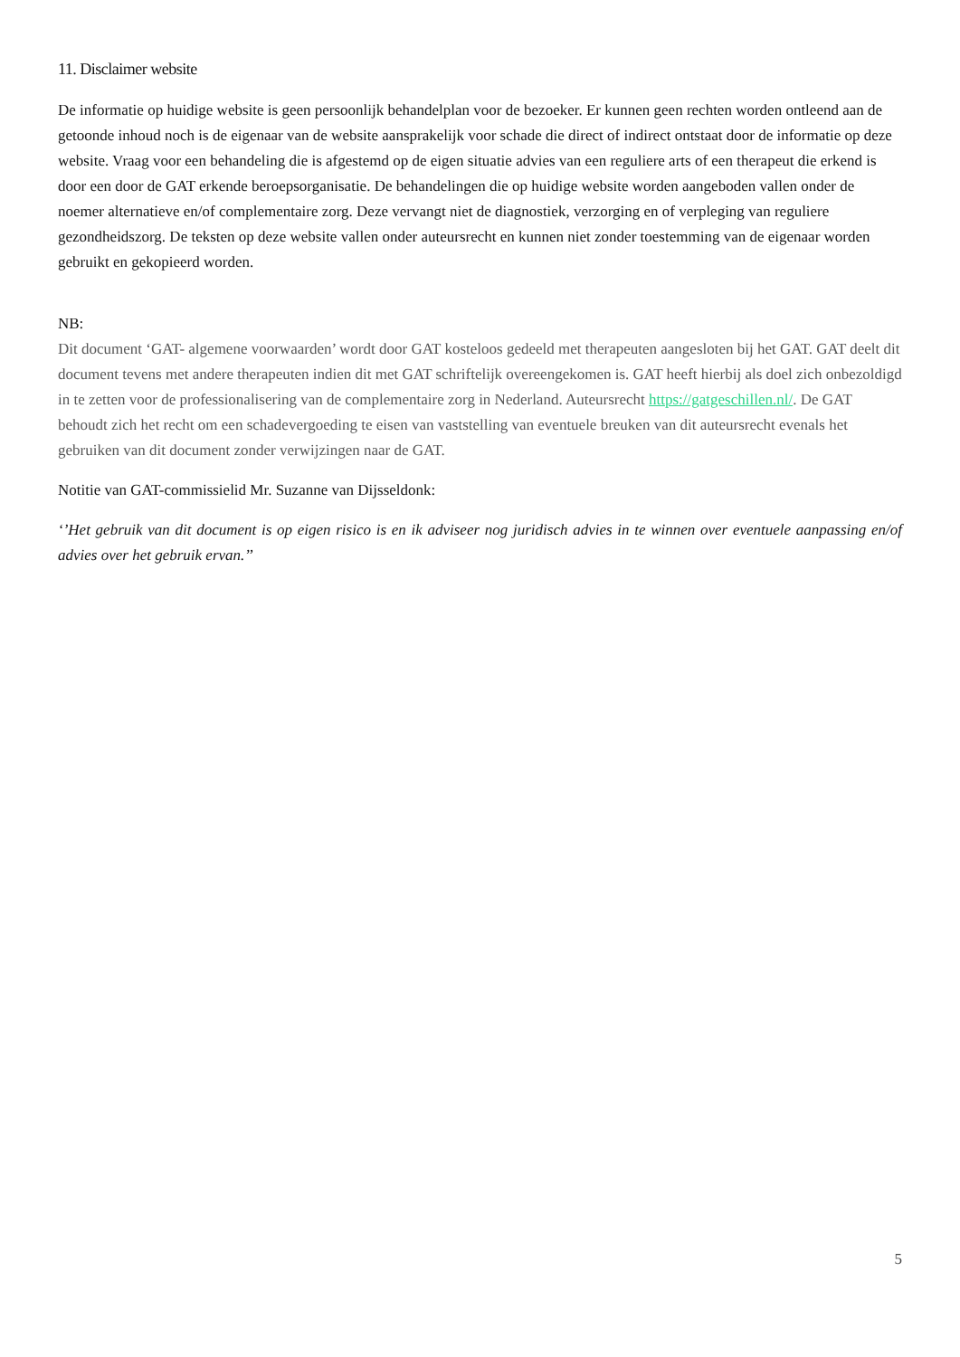11. Disclaimer website
De informatie op huidige website is geen persoonlijk behandelplan voor de bezoeker. Er kunnen geen rechten worden ontleend aan de getoonde inhoud noch is de eigenaar van de website aansprakelijk voor schade die direct of indirect ontstaat door de informatie op deze website. Vraag voor een behandeling die is afgestemd op de eigen situatie advies van een reguliere arts of een therapeut die erkend is door een door de GAT erkende beroepsorganisatie. De behandelingen die op huidige website worden aangeboden vallen onder de noemer alternatieve en/of complementaire zorg. Deze vervangt niet de diagnostiek, verzorging en of verpleging van reguliere gezondheidszorg. De teksten op deze website vallen onder auteursrecht en kunnen niet zonder toestemming van de eigenaar worden gebruikt en gekopieerd worden.
NB:
Dit document ‘GAT- algemene voorwaarden’ wordt door GAT kosteloos gedeeld met therapeuten aangesloten bij het GAT. GAT deelt dit document tevens met andere therapeuten indien dit met GAT schriftelijk overeengekomen is. GAT heeft hierbij als doel zich onbezoldigd in te zetten voor de professionalisering van de complementaire zorg in Nederland. Auteursrecht https://gatgeschillen.nl/. De GAT behoudt zich het recht om een schadevergoeding te eisen van vaststelling van eventuele breuken van dit auteursrecht evenals het gebruiken van dit document zonder verwijzingen naar de GAT.
Notitie van GAT-commissielid Mr. Suzanne van Dijsseldonk:
‘’Het gebruik van dit document is op eigen risico is en ik adviseer nog juridisch advies in te winnen over eventuele aanpassing en/of advies over het gebruik ervan.’’
5